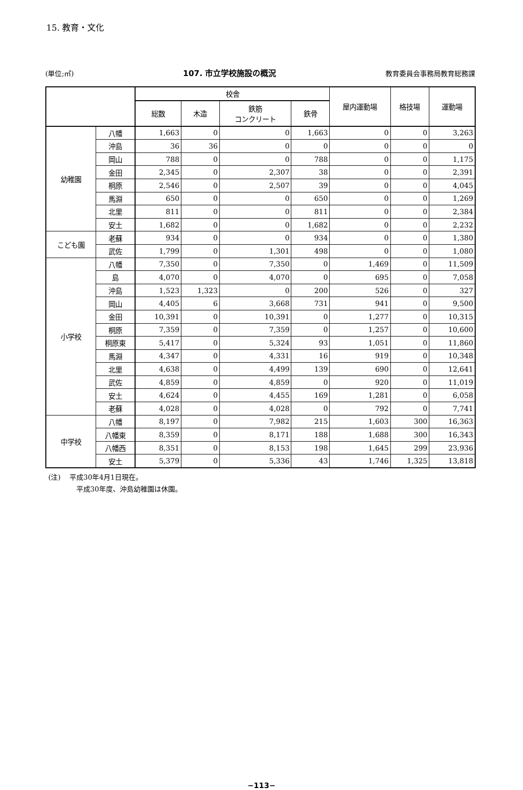15. 教育・文化
(単位;㎡) 107. 市立学校施設の概況 教育委員会事務局教育総務課
| | | 校舎 | | | | 屋内運動場 | 格技場 | 運動場 |
| --- | --- | --- | --- | --- | --- | --- | --- | --- |
| | | 総数 | 木造 | 鉄筋 コンクリート | 鉄骨 | | | |
| 幼稚園 | 八幡 | 1,663 | 0 | 0 | 1,663 | 0 | 0 | 3,263 |
| | 沖島 | 36 | 36 | 0 | 0 | 0 | 0 | 0 |
| | 岡山 | 788 | 0 | 0 | 788 | 0 | 0 | 1,175 |
| | 金田 | 2,345 | 0 | 2,307 | 38 | 0 | 0 | 2,391 |
| | 桐原 | 2,546 | 0 | 2,507 | 39 | 0 | 0 | 4,045 |
| | 馬淵 | 650 | 0 | 0 | 650 | 0 | 0 | 1,269 |
| | 北里 | 811 | 0 | 0 | 811 | 0 | 0 | 2,384 |
| | 安土 | 1,682 | 0 | 0 | 1,682 | 0 | 0 | 2,232 |
| こども園 | 老蘇 | 934 | 0 | 0 | 934 | 0 | 0 | 1,380 |
| | 武佐 | 1,799 | 0 | 1,301 | 498 | 0 | 0 | 1,080 |
| 小学校 | 八幡 | 7,350 | 0 | 7,350 | 0 | 1,469 | 0 | 11,509 |
| | 島 | 4,070 | 0 | 4,070 | 0 | 695 | 0 | 7,058 |
| | 沖島 | 1,523 | 1,323 | 0 | 200 | 526 | 0 | 327 |
| | 岡山 | 4,405 | 6 | 3,668 | 731 | 941 | 0 | 9,500 |
| | 金田 | 10,391 | 0 | 10,391 | 0 | 1,277 | 0 | 10,315 |
| | 桐原 | 7,359 | 0 | 7,359 | 0 | 1,257 | 0 | 10,600 |
| | 桐原東 | 5,417 | 0 | 5,324 | 93 | 1,051 | 0 | 11,860 |
| | 馬淵 | 4,347 | 0 | 4,331 | 16 | 919 | 0 | 10,348 |
| | 北里 | 4,638 | 0 | 4,499 | 139 | 690 | 0 | 12,641 |
| | 武佐 | 4,859 | 0 | 4,859 | 0 | 920 | 0 | 11,019 |
| | 安土 | 4,624 | 0 | 4,455 | 169 | 1,281 | 0 | 6,058 |
| | 老蘇 | 4,028 | 0 | 4,028 | 0 | 792 | 0 | 7,741 |
| 中学校 | 八幡 | 8,197 | 0 | 7,982 | 215 | 1,603 | 300 | 16,363 |
| | 八幡東 | 8,359 | 0 | 8,171 | 188 | 1,688 | 300 | 16,343 |
| | 八幡西 | 8,351 | 0 | 8,153 | 198 | 1,645 | 299 | 23,936 |
| | 安土 | 5,379 | 0 | 5,336 | 43 | 1,746 | 1,325 | 13,818 |
(注)　 平成30年4月1日現在。
平成30年度、沖島幼稚園は休園。
−113−